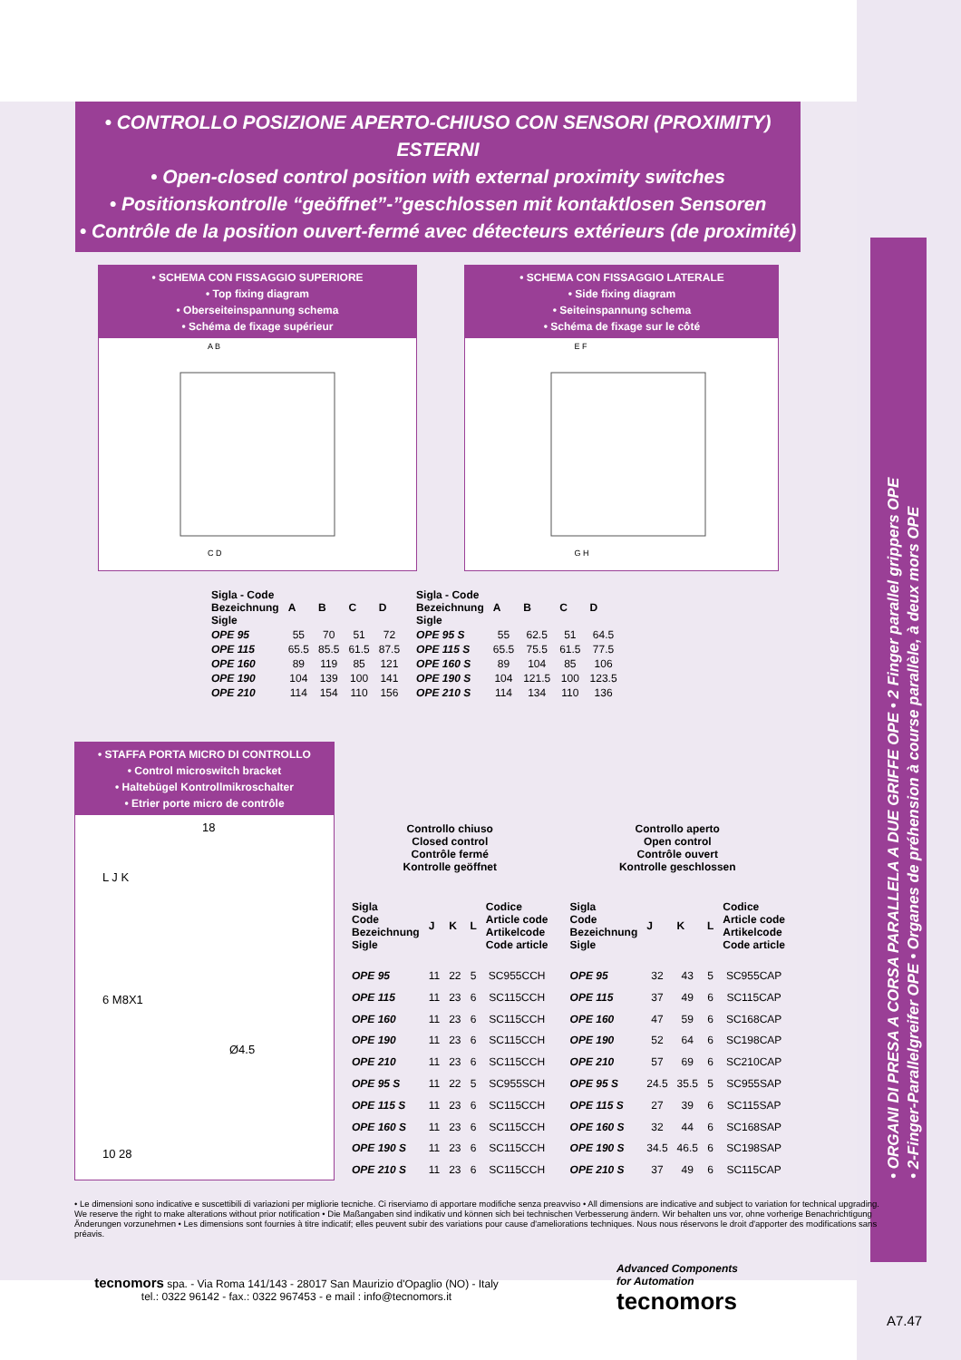• CONTROLLO POSIZIONE APERTO-CHIUSO CON SENSORI (PROXIMITY) ESTERNI
• Open-closed control position with external proximity switches
• Positionskontrolle “geöffnet”-”geschlossen mit kontaktlosen Sensoren
• Contrôle de la position ouvert-fermé avec détecteurs extérieurs (de proximité)
• SCHEMA CON FISSAGGIO SUPERIORE
• Top fixing diagram
• Oberseiteinspannung schema
• Schéma de fixage supérieur
A B
C D
• SCHEMA CON FISSAGGIO LATERALE
• Side fixing diagram
• Seiteinspannung schema
• Schéma de fixage sur le côté
E F
G H
| Sigla - Code Bezeichnung Sigle | A | B | C | D |
| --- | --- | --- | --- | --- |
| OPE 95 | 55 | 70 | 51 | 72 |
| OPE 115 | 65.5 | 85.5 | 61.5 | 87.5 |
| OPE 160 | 89 | 119 | 85 | 121 |
| OPE 190 | 104 | 139 | 100 | 141 |
| OPE 210 | 114 | 154 | 110 | 156 |
| Sigla - Code Bezeichnung Sigle | A | B | C | D |
| --- | --- | --- | --- | --- |
| OPE 95 S | 55 | 62.5 | 51 | 64.5 |
| OPE 115 S | 65.5 | 75.5 | 61.5 | 77.5 |
| OPE 160 S | 89 | 104 | 85 | 106 |
| OPE 190 S | 104 | 121.5 | 100 | 123.5 |
| OPE 210 S | 114 | 134 | 110 | 136 |
• STAFFA PORTA MICRO DI CONTROLLO
• Control microswitch bracket
• Haltebügel Kontrollmikroschalter
• Etrier porte micro de contrôle
18
L J K
6 M8X1
Ø4.5
10 28
| Controllo chiuso Closed control Contrôle fermé Kontrolle geöffnet | | | | |
| Sigla Code Bezeichnung Sigle | J | K | L | Codice Article code Artikelcode Code article |
| OPE 95 | 11 | 22 | 5 | SC955CCH |
| OPE 115 | 11 | 23 | 6 | SC115CCH |
| OPE 160 | 11 | 23 | 6 | SC115CCH |
| OPE 190 | 11 | 23 | 6 | SC115CCH |
| OPE 210 | 11 | 23 | 6 | SC115CCH |
| OPE 95 S | 11 | 22 | 5 | SC955SCH |
| OPE 115 S | 11 | 23 | 6 | SC115CCH |
| OPE 160 S | 11 | 23 | 6 | SC115CCH |
| OPE 190 S | 11 | 23 | 6 | SC115CCH |
| OPE 210 S | 11 | 23 | 6 | SC115CCH |
| Controllo aperto Open control Contrôle ouvert Kontrolle geschlossen | | | | |
| Sigla Code Bezeichnung Sigle | J | K | L | Codice Article code Artikelcode Code article |
| OPE 95 | 32 | 43 | 5 | SC955CAP |
| OPE 115 | 37 | 49 | 6 | SC115CAP |
| OPE 160 | 47 | 59 | 6 | SC168CAP |
| OPE 190 | 52 | 64 | 6 | SC198CAP |
| OPE 210 | 57 | 69 | 6 | SC210CAP |
| OPE 95 S | 24.5 | 35.5 | 5 | SC955SAP |
| OPE 115 S | 27 | 39 | 6 | SC115SAP |
| OPE 160 S | 32 | 44 | 6 | SC168SAP |
| OPE 190 S | 34.5 | 46.5 | 6 | SC198SAP |
| OPE 210 S | 37 | 49 | 6 | SC115CAP |
• Le dimensioni sono indicative e suscettibili di variazioni per migliorie tecniche. Ci riserviamo di apportare modifiche senza preavviso • All dimensions are indicative and subject to variation for technical upgrading. We reserve the right to make alterations without prior notification • Die Maßangaben sind indikativ und können sich bei technischen Verbesserung ändern. Wir behalten uns vor, ohne vorherige Benachrichtigung Änderungen vorzunehmen • Les dimensions sont fournies à titre indicatif; elles peuvent subir des variations pour cause d'ameliorations techniques. Nous nous réservons le droit d'apporter des modifications sans préavis.
Advanced Components
for Automation
tecnomors
tecnomors spa. - Via Roma 141/143 - 28017 San Maurizio d'Opaglio (NO) - Italy
tel.: 0322 96142 - fax.: 0322 967453 - e mail : info@tecnomors.it
A7.47
• ORGANI DI PRESA A CORSA PARALLELA A DUE GRIFFE OPE • 2 Finger parallel grippers OPE
• 2-Finger-Parallelgreifer OPE • Organes de préhension à course parallèle, à deux mors OPE